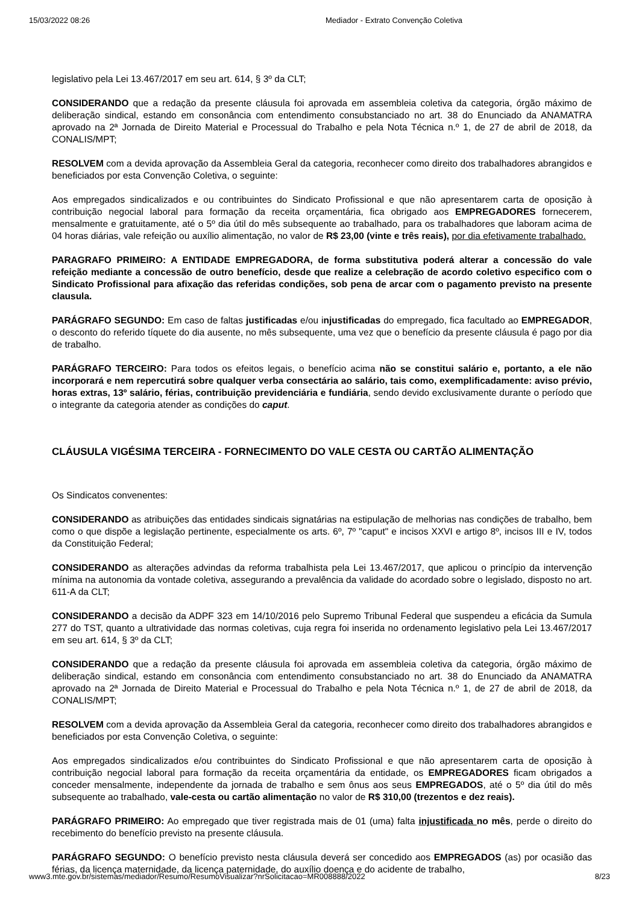15/03/2022 08:26 Mediador - Extrato Convenção Coletiva
legislativo pela Lei 13.467/2017 em seu art. 614, § 3º da CLT;
CONSIDERANDO que a redação da presente cláusula foi aprovada em assembleia coletiva da categoria, órgão máximo de deliberação sindical, estando em consonância com entendimento consubstanciado no art. 38 do Enunciado da ANAMATRA aprovado na 2ª Jornada de Direito Material e Processual do Trabalho e pela Nota Técnica n.º 1, de 27 de abril de 2018, da CONALIS/MPT;
RESOLVEM com a devida aprovação da Assembleia Geral da categoria, reconhecer como direito dos trabalhadores abrangidos e beneficiados por esta Convenção Coletiva, o seguinte:
Aos empregados sindicalizados e ou contribuintes do Sindicato Profissional e que não apresentarem carta de oposição à contribuição negocial laboral para formação da receita orçamentária, fica obrigado aos EMPREGADORES fornecerem, mensalmente e gratuitamente, até o 5º dia útil do mês subsequente ao trabalhado, para os trabalhadores que laboram acima de 04 horas diárias, vale refeição ou auxílio alimentação, no valor de R$ 23,00 (vinte e três reais), por dia efetivamente trabalhado.
PARAGRAFO PRIMEIRO: A ENTIDADE EMPREGADORA, de forma substitutiva poderá alterar a concessão do vale refeição mediante a concessão de outro benefício, desde que realize a celebração de acordo coletivo especifico com o Sindicato Profissional para afixação das referidas condições, sob pena de arcar com o pagamento previsto na presente clausula.
PARÁGRAFO SEGUNDO: Em caso de faltas justificadas e/ou injustificadas do empregado, fica facultado ao EMPREGADOR, o desconto do referido tíquete do dia ausente, no mês subsequente, uma vez que o benefício da presente cláusula é pago por dia de trabalho.
PARÁGRAFO TERCEIRO: Para todos os efeitos legais, o benefício acima não se constitui salário e, portanto, a ele não incorporará e nem repercutirá sobre qualquer verba consectária ao salário, tais como, exemplificadamente: aviso prévio, horas extras, 13º salário, férias, contribuição previdenciária e fundiária, sendo devido exclusivamente durante o período que o integrante da categoria atender as condições do caput.
CLÁUSULA VIGÉSIMA TERCEIRA - FORNECIMENTO DO VALE CESTA OU CARTÃO ALIMENTAÇÃO
Os Sindicatos convenentes:
CONSIDERANDO as atribuições das entidades sindicais signatárias na estipulação de melhorias nas condições de trabalho, bem como o que dispõe a legislação pertinente, especialmente os arts. 6º, 7º "caput" e incisos XXVI e artigo 8º, incisos III e IV, todos da Constituição Federal;
CONSIDERANDO as alterações advindas da reforma trabalhista pela Lei 13.467/2017, que aplicou o princípio da intervenção mínima na autonomia da vontade coletiva, assegurando a prevalência da validade do acordado sobre o legislado, disposto no art. 611-A da CLT;
CONSIDERANDO a decisão da ADPF 323 em 14/10/2016 pelo Supremo Tribunal Federal que suspendeu a eficácia da Sumula 277 do TST, quanto a ultratividade das normas coletivas, cuja regra foi inserida no ordenamento legislativo pela Lei 13.467/2017 em seu art. 614, § 3º da CLT;
CONSIDERANDO que a redação da presente cláusula foi aprovada em assembleia coletiva da categoria, órgão máximo de deliberação sindical, estando em consonância com entendimento consubstanciado no art. 38 do Enunciado da ANAMATRA aprovado na 2ª Jornada de Direito Material e Processual do Trabalho e pela Nota Técnica n.º 1, de 27 de abril de 2018, da CONALIS/MPT;
RESOLVEM com a devida aprovação da Assembleia Geral da categoria, reconhecer como direito dos trabalhadores abrangidos e beneficiados por esta Convenção Coletiva, o seguinte:
Aos empregados sindicalizados e/ou contribuintes do Sindicato Profissional e que não apresentarem carta de oposição à contribuição negocial laboral para formação da receita orçamentária da entidade, os EMPREGADORES ficam obrigados a conceder mensalmente, independente da jornada de trabalho e sem ônus aos seus EMPREGADOS, até o 5º dia útil do mês subsequente ao trabalhado, vale-cesta ou cartão alimentação no valor de R$ 310,00 (trezentos e dez reais).
PARÁGRAFO PRIMEIRO: Ao empregado que tiver registrada mais de 01 (uma) falta injustificada no mês, perde o direito do recebimento do benefício previsto na presente cláusula.
PARÁGRAFO SEGUNDO: O benefício previsto nesta cláusula deverá ser concedido aos EMPREGADOS (as) por ocasião das férias, da licença maternidade, da licença paternidade, do auxílio doença e do acidente de trabalho,
www3.mte.gov.br/sistemas/mediador/Resumo/ResumoVisualizar?nrSolicitacao=MR008888/2022 8/23